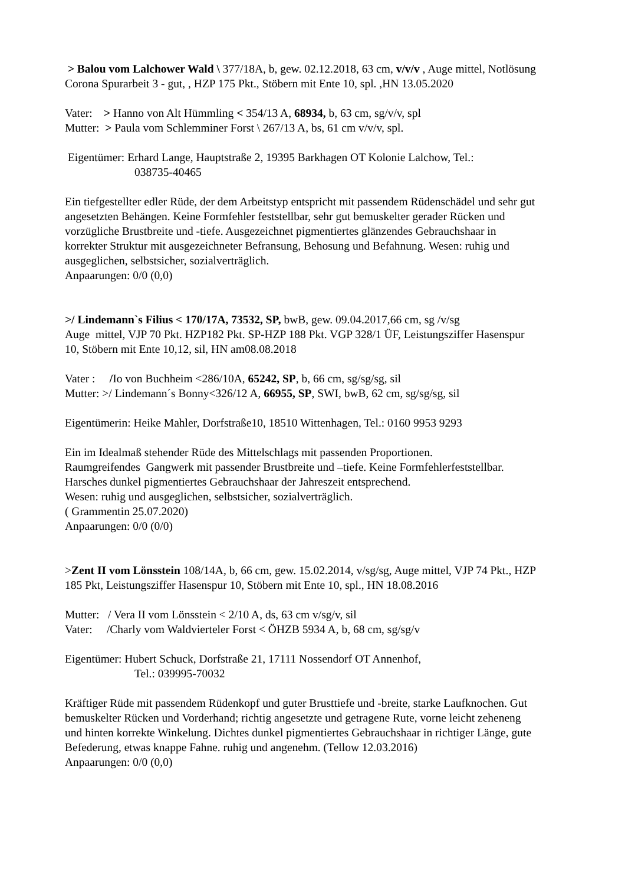> Balou vom Lalchower Wald \ 377/18A, b, gew. 02.12.2018, 63 cm, v/v/v , Auge mittel, Notlösung Corona Spurarbeit 3 - gut, , HZP 175 Pkt., Stöbern mit Ente 10, spl. ,HN 13.05.2020
Vater: > Hanno von Alt Hümmling < 354/13 A, 68934, b, 63 cm, sg/v/v, spl
Mutter: > Paula vom Schlemminer Forst \ 267/13 A, bs, 61 cm v/v/v, spl.
Eigentümer: Erhard Lange, Hauptstraße 2, 19395 Barkhagen OT Kolonie Lalchow, Tel.:
038735-40465
Ein tiefgestellter edler Rüde, der dem Arbeitstyp entspricht mit passendem Rüdenschädel und sehr gut angesetzten Behängen. Keine Formfehler feststellbar, sehr gut bemuskelter gerader Rücken und vorzügliche Brustbreite und -tiefe. Ausgezeichnet pigmentiertes glänzendes Gebrauchshaar in korrekter Struktur mit ausgezeichneter Befransung, Behosung und Befahnung. Wesen: ruhig und ausgeglichen, selbstsicher, sozialverträglich.
Anpaarungen: 0/0 (0,0)
>/ Lindemann`s Filius < 170/17A, 73532, SP, bwB, gew. 09.04.2017,66 cm, sg /v/sg
Auge mittel, VJP 70 Pkt. HZP182 Pkt. SP-HZP 188 Pkt. VGP 328/1 ÜF, Leistungsziffer Hasenspur 10, Stöbern mit Ente 10,12, sil, HN am08.08.2018
Vater : /Io von Buchheim <286/10A, 65242, SP, b, 66 cm, sg/sg/sg, sil
Mutter: >/ Lindemann´s Bonny<326/12 A, 66955, SP, SWI, bwB, 62 cm, sg/sg/sg, sil
Eigentümerin: Heike Mahler, Dorfstraße10, 18510 Wittenhagen, Tel.: 0160 9953 9293
Ein im Idealmaß stehender Rüde des Mittelschlags mit passenden Proportionen.
Raumgreifendes Gangwerk mit passender Brustbreite und –tiefe. Keine Formfehlerfeststellbar. Harsches dunkel pigmentiertes Gebrauchshaar der Jahreszeit entsprechend.
Wesen: ruhig und ausgeglichen, selbstsicher, sozialverträglich.
( Grammentin 25.07.2020)
Anpaarungen: 0/0 (0/0)
>Zent II vom Lönsstein 108/14A, b, 66 cm, gew. 15.02.2014, v/sg/sg, Auge mittel, VJP 74 Pkt., HZP 185 Pkt, Leistungsziffer Hasenspur 10, Stöbern mit Ente 10, spl., HN 18.08.2016
Mutter: / Vera II vom Lönsstein < 2/10 A, ds, 63 cm v/sg/v, sil
Vater: /Charly vom Waldvierteler Forst < ÖHZB 5934 A, b, 68 cm, sg/sg/v
Eigentümer: Hubert Schuck, Dorfstraße 21, 17111 Nossendorf OT Annenhof,
Tel.: 039995-70032
Kräftiger Rüde mit passendem Rüdenkopf und guter Brusttiefe und -breite, starke Laufknochen. Gut bemuskelter Rücken und Vorderhand; richtig angesetzte und getragene Rute, vorne leicht zeheneng und hinten korrekte Winkelung. Dichtes dunkel pigmentiertes Gebrauchshaar in richtiger Länge, gute Befederung, etwas knappe Fahne. ruhig und angenehm. (Tellow 12.03.2016)
Anpaarungen: 0/0 (0,0)